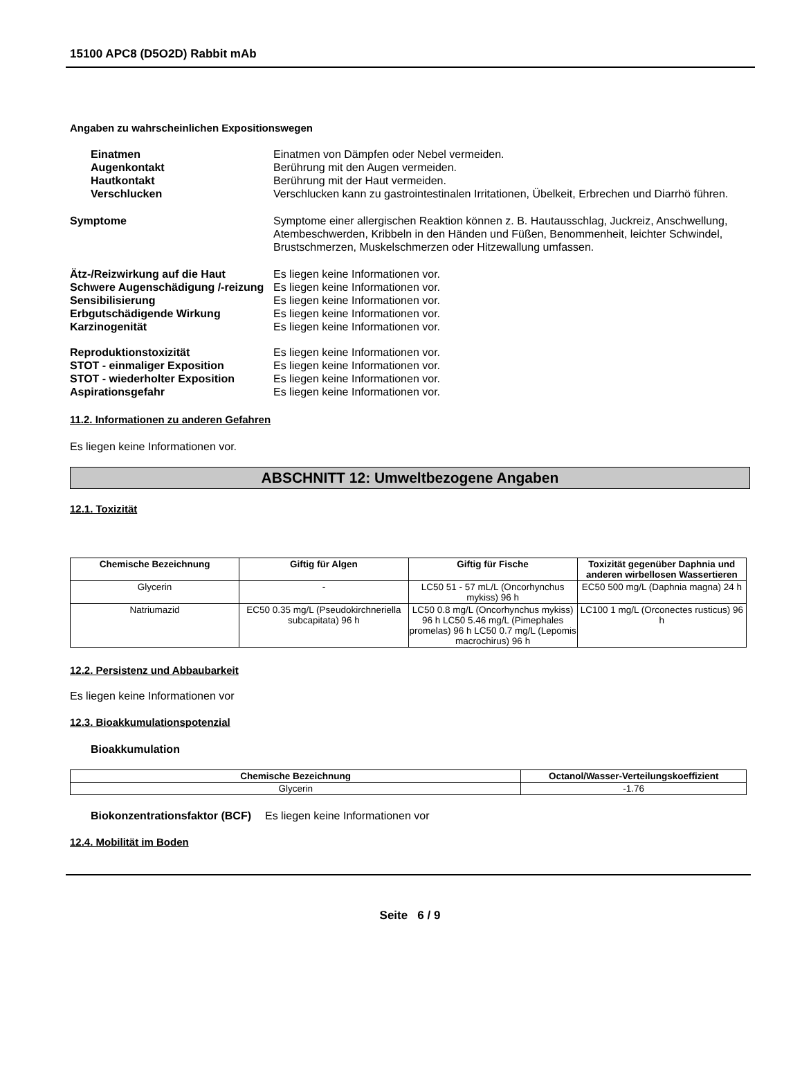15100 APC8 (D5O2D) Rabbit mAb
Angaben zu wahrscheinlichen Expositionswegen
Einatmen Einatmen von Dämpfen oder Nebel vermeiden.
Augenkontakt Berührung mit den Augen vermeiden.
Hautkontakt Berührung mit der Haut vermeiden.
Verschlucken Verschlucken kann zu gastrointestinalen Irritationen, Übelkeit, Erbrechen und Diarrhö führen.
Symptome Symptome einer allergischen Reaktion können z. B. Hautausschlag, Juckreiz, Anschwellung, Atembeschwerden, Kribbeln in den Händen und Füßen, Benommenheit, leichter Schwindel, Brustschmerzen, Muskelschmerzen oder Hitzewallung umfassen.
Ätz-/Reizwirkung auf die Haut Es liegen keine Informationen vor.
Schwere Augenschädigung /-reizung
Es liegen keine Informationen vor.
Sensibilisierung Es liegen keine Informationen vor.
Erbgutschädigende Wirkung Es liegen keine Informationen vor.
Karzinogenität Es liegen keine Informationen vor.
Reproduktionstoxizität Es liegen keine Informationen vor.
STOT - einmaliger Exposition Es liegen keine Informationen vor.
STOT - wiederholter Exposition Es liegen keine Informationen vor.
Aspirationsgefahr Es liegen keine Informationen vor.
11.2. Informationen zu anderen Gefahren
Es liegen keine Informationen vor.
ABSCHNITT 12: Umweltbezogene Angaben
12.1. Toxizität
| Chemische Bezeichnung | Giftig für Algen | Giftig für Fische | Toxizität gegenüber Daphnia und anderen wirbellosen Wassertieren |
| --- | --- | --- | --- |
| Glycerin | - | LC50 51 - 57 mL/L (Oncorhynchus mykiss) 96 h | EC50 500 mg/L (Daphnia magna) 24 h |
| Natriumazid | EC50 0.35 mg/L (Pseudokirchneriella subcapitata) 96 h | LC50 0.8 mg/L (Oncorhynchus mykiss) 96 h LC50 5.46 mg/L (Pimephales promelas) 96 h LC50 0.7 mg/L (Lepomis macrochirus) 96 h | LC100 1 mg/L (Orconectes rusticus) 96 h |
12.2. Persistenz und Abbaubarkeit
Es liegen keine Informationen vor
12.3. Bioakkumulationspotenzial
Bioakkumulation
| Chemische Bezeichnung | Octanol/Wasser-Verteilungskoeffizient |
| --- | --- |
| Glycerin | -1.76 |
Biokonzentrationsfaktor (BCF) Es liegen keine Informationen vor
12.4. Mobilität im Boden
Seite 6 / 9